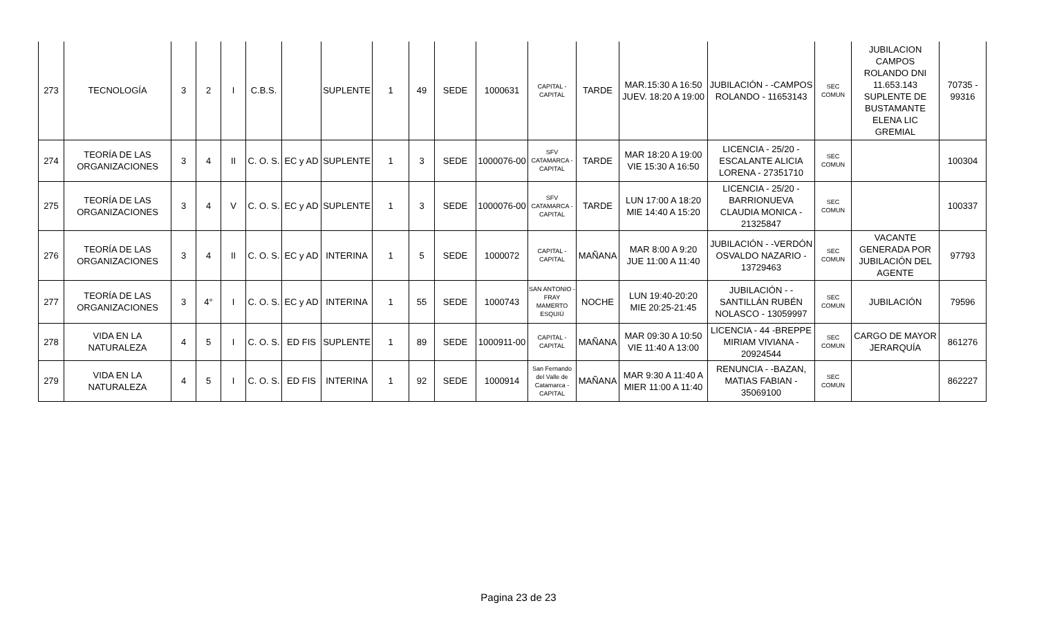| 273 | TECNOLOGÍA | 3 | 2 | I | C.B.S. | | SUPLENTE | 1 | 49 | SEDE | 1000631 | CAPITAL - CAPITAL | TARDE | MAR.15:30 A 16:50 JUEV. 18:20 A 19:00 | JUBILACIÓN - -CAMPOS ROLANDO - 11653143 | SEC COMUN | JUBILACION CAMPOS ROLANDO DNI 11.653.143 SUPLENTE DE BUSTAMANTE ELENA LIC GREMIAL | 70735 - 99316 |
| 274 | TEORÍA DE LAS ORGANIZACIONES | 3 | 4 | II | C. O. S. | EC y AD | SUPLENTE | 1 | 3 | SEDE | 1000076-00 | SFV CATAMARCA - CAPITAL | TARDE | MAR 18:20 A 19:00 VIE 15:30 A 16:50 | LICENCIA - 25/20 - ESCALANTE ALICIA LORENA - 27351710 | SEC COMUN | | 100304 |
| 275 | TEORÍA DE LAS ORGANIZACIONES | 3 | 4 | V | C. O. S. | EC y AD | SUPLENTE | 1 | 3 | SEDE | 1000076-00 | SFV CATAMARCA - CAPITAL | TARDE | LUN 17:00 A 18:20 MIE 14:40 A 15:20 | LICENCIA - 25/20 - BARRIONUEVA CLAUDIA MONICA - 21325847 | SEC COMUN | | 100337 |
| 276 | TEORÍA DE LAS ORGANIZACIONES | 3 | 4 | II | C. O. S. | EC y AD | INTERINA | 1 | 5 | SEDE | 1000072 | CAPITAL - CAPITAL | MAÑANA | MAR 8:00 A 9:20 JUE 11:00 A 11:40 | JUBILACIÓN - -VERDÓN OSVALDO NAZARIO - 13729463 | SEC COMUN | VACANTE GENERADA POR JUBILACIÓN DEL AGENTE | 97793 |
| 277 | TEORÍA DE LAS ORGANIZACIONES | 3 | 4° | I | C. O. S. | EC y AD | INTERINA | 1 | 55 | SEDE | 1000743 | SAN ANTONIO - FRAY MAMERTO ESQUIÚ | NOCHE | LUN 19:40-20:20 MIE 20:25-21:45 | JUBILACIÓN - -SANTILLÁN RUBÉN NOLASCO - 13059997 | SEC COMUN | JUBILACIÓN | 79596 |
| 278 | VIDA EN LA NATURALEZA | 4 | 5 | I | C. O. S. | ED FIS | SUPLENTE | 1 | 89 | SEDE | 1000911-00 | CAPITAL - CAPITAL | MAÑANA | MAR 09:30 A 10:50 VIE 11:40 A 13:00 | LICENCIA - 44 -BREPPE MIRIAM VIVIANA - 20924544 | SEC COMUN | CARGO DE MAYOR JERARQUÍA | 861276 |
| 279 | VIDA EN LA NATURALEZA | 4 | 5 | I | C. O. S. | ED FIS | INTERINA | 1 | 92 | SEDE | 1000914 | San Fernando del Valle de Catamarca - CAPITAL | MAÑANA | MAR 9:30 A 11:40 A MIER 11:00 A 11:40 | RENUNCIA - -BAZAN, MATIAS FABIAN - 35069100 | SEC COMUN | | 862227 |
Pagina 23 de 23